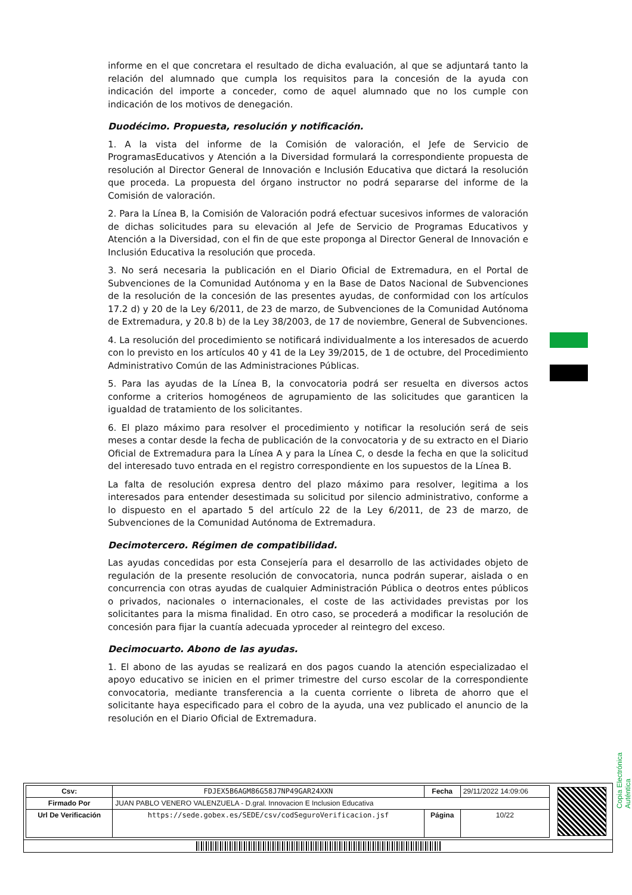informe en el que concretara el resultado de dicha evaluación, al que se adjuntará tanto la relación del alumnado que cumpla los requisitos para la concesión de la ayuda con indicación del importe a conceder, como de aquel alumnado que no los cumple con indicación de los motivos de denegación.
Duodécimo. Propuesta, resolución y notificación.
1. A la vista del informe de la Comisión de valoración, el Jefe de Servicio de ProgramasEducativos y Atención a la Diversidad formulará la correspondiente propuesta de resolución al Director General de Innovación e Inclusión Educativa que dictará la resolución que proceda. La propuesta del órgano instructor no podrá separarse del informe de la Comisión de valoración.
2. Para la Línea B, la Comisión de Valoración podrá efectuar sucesivos informes de valoración de dichas solicitudes para su elevación al Jefe de Servicio de Programas Educativos y Atención a la Diversidad, con el fin de que este proponga al Director General de Innovación e Inclusión Educativa la resolución que proceda.
3. No será necesaria la publicación en el Diario Oficial de Extremadura, en el Portal de Subvenciones de la Comunidad Autónoma y en la Base de Datos Nacional de Subvenciones de la resolución de la concesión de las presentes ayudas, de conformidad con los artículos 17.2 d) y 20 de la Ley 6/2011, de 23 de marzo, de Subvenciones de la Comunidad Autónoma de Extremadura, y 20.8 b) de la Ley 38/2003, de 17 de noviembre, General de Subvenciones.
4. La resolución del procedimiento se notificará individualmente a los interesados de acuerdo con lo previsto en los artículos 40 y 41 de la Ley 39/2015, de 1 de octubre, del Procedimiento Administrativo Común de las Administraciones Públicas.
5. Para las ayudas de la Línea B, la convocatoria podrá ser resuelta en diversos actos conforme a criterios homogéneos de agrupamiento de las solicitudes que garanticen la igualdad de tratamiento de los solicitantes.
6. El plazo máximo para resolver el procedimiento y notificar la resolución será de seis meses a contar desde la fecha de publicación de la convocatoria y de su extracto en el Diario Oficial de Extremadura para la Línea A y para la Línea C, o desde la fecha en que la solicitud del interesado tuvo entrada en el registro correspondiente en los supuestos de la Línea B.
La falta de resolución expresa dentro del plazo máximo para resolver, legitima a los interesados para entender desestimada su solicitud por silencio administrativo, conforme a lo dispuesto en el apartado 5 del artículo 22 de la Ley 6/2011, de 23 de marzo, de Subvenciones de la Comunidad Autónoma de Extremadura.
Decimotercero. Régimen de compatibilidad.
Las ayudas concedidas por esta Consejería para el desarrollo de las actividades objeto de regulación de la presente resolución de convocatoria, nunca podrán superar, aislada o en concurrencia con otras ayudas de cualquier Administración Pública o deotros entes públicos o privados, nacionales o internacionales, el coste de las actividades previstas por los solicitantes para la misma finalidad. En otro caso, se procederá a modificar la resolución de concesión para fijar la cuantía adecuada yproceder al reintegro del exceso.
Decimocuarto. Abono de las ayudas.
1. El abono de las ayudas se realizará en dos pagos cuando la atención especializadao el apoyo educativo se inicien en el primer trimestre del curso escolar de la correspondiente convocatoria, mediante transferencia a la cuenta corriente o libreta de ahorro que el solicitante haya especificado para el cobro de la ayuda, una vez publicado el anuncio de la resolución en el Diario Oficial de Extremadura.
Copia Electrónica Auténtica
| Csv: | FDJEX5B6AGM86G58J7NP49GAR24XXN | Fecha | 29/11/2022 14:09:06 |
| Firmado Por | JUAN PABLO VENERO VALENZUELA - D.gral. Innovacion E Inclusion Educativa | | |
| Url De Verificación | https://sede.gobex.es/SEDE/csv/codSeguroVerificacion.jsf | Página | 10/22 |